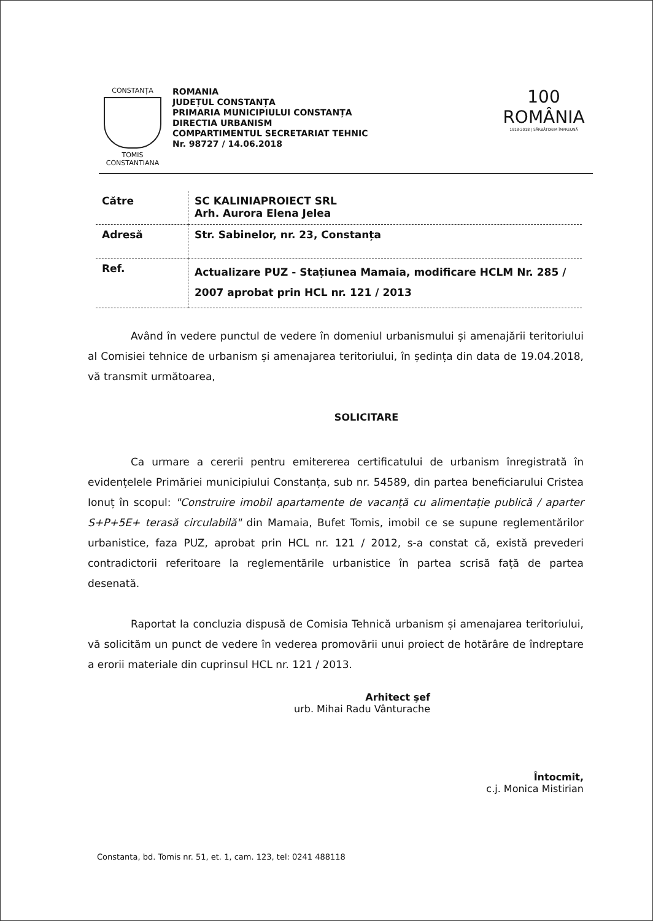CONSTANȚA
TOMIS CONSTANTIANA
ROMANIA
JUDEȚUL CONSTANȚA
PRIMARIA MUNICIPIULUI CONSTANȚA
DIRECTIA URBANISM
COMPARTIMENTUL SECRETARIAT TEHNIC
Nr. 98727 / 14.06.2018
100
ROMÂNIA
1918-2018 | SĂRBĂTORIM ÎMPREUNĂ
| Către | SC KALINIAPROIECT SRL Arh. Aurora Elena Jelea |
| Adresă | Str. Sabinelor, nr. 23, Constanța |
| Ref. | Actualizare PUZ - Stațiunea Mamaia, modificare HCLM Nr. 285 / 2007 aprobat prin HCL nr. 121 / 2013 |
Având în vedere punctul de vedere în domeniul urbanismului și amenajării teritoriului al Comisiei tehnice de urbanism și amenajarea teritoriului, în ședința din data de 19.04.2018, vă transmit următoarea,
SOLICITARE
Ca urmare a cererii pentru emitererea certificatului de urbanism înregistrată în evidențelele Primăriei municipiului Constanța, sub nr. 54589, din partea beneficiarului Cristea Ionuț în scopul: "Construire imobil apartamente de vacanță cu alimentație publică / aparter S+P+5E+ terasă circulabilă" din Mamaia, Bufet Tomis, imobil ce se supune reglementărilor urbanistice, faza PUZ, aprobat prin HCL nr. 121 / 2012, s-a constat că, există prevederi contradictorii referitoare la reglementările urbanistice în partea scrisă față de partea desenată.
Raportat la concluzia dispusă de Comisia Tehnică urbanism și amenajarea teritoriului, vă solicităm un punct de vedere în vederea promovării unui proiect de hotărâre de îndreptare a erorii materiale din cuprinsul HCL nr. 121 / 2013.
Arhitect şef
urb. Mihai Radu Vânturache
Întocmit,
c.j. Monica Mistirian
Constanta, bd. Tomis nr. 51, et. 1, cam. 123, tel: 0241 488118